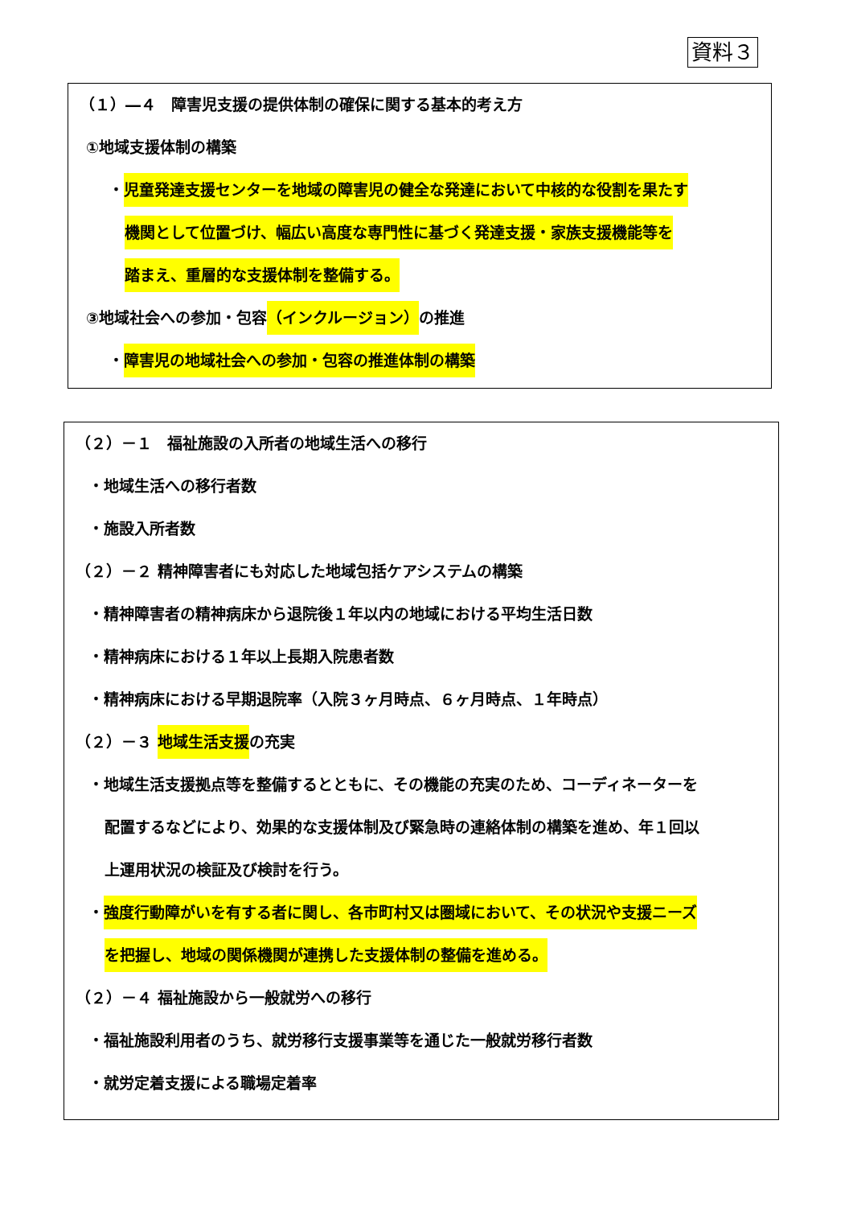資料３
（１）―４　障害児支援の提供体制の確保に関する基本的考え方
①地域支援体制の構築
・児童発達支援センターを地域の障害児の健全な発達において中核的な役割を果たす
機関として位置づけ、幅広い高度な専門性に基づく発達支援・家族支援機能等を
踏まえ、重層的な支援体制を整備する。
③地域社会への参加・包容（インクルージョン）の推進
・障害児の地域社会への参加・包容の推進体制の構築
（２）－１　福祉施設の入所者の地域生活への移行
・地域生活への移行者数
・施設入所者数
（２）－２ 精神障害者にも対応した地域包括ケアシステムの構築
・精神障害者の精神病床から退院後１年以内の地域における平均生活日数
・精神病床における１年以上長期入院患者数
・精神病床における早期退院率（入院３ヶ月時点、６ヶ月時点、１年時点）
（２）－３ 地域生活支援の充実
・地域生活支援拠点等を整備するとともに、その機能の充実のため、コーディネーターを
配置するなどにより、効果的な支援体制及び緊急時の連絡体制の構築を進め、年１回以
上運用状況の検証及び検討を行う。
・強度行動障がいを有する者に関し、各市町村又は圏域において、その状況や支援ニーズ
を把握し、地域の関係機関が連携した支援体制の整備を進める。
（２）－４ 福祉施設から一般就労への移行
・福祉施設利用者のうち、就労移行支援事業等を通じた一般就労移行者数
・就労定着支援による職場定着率